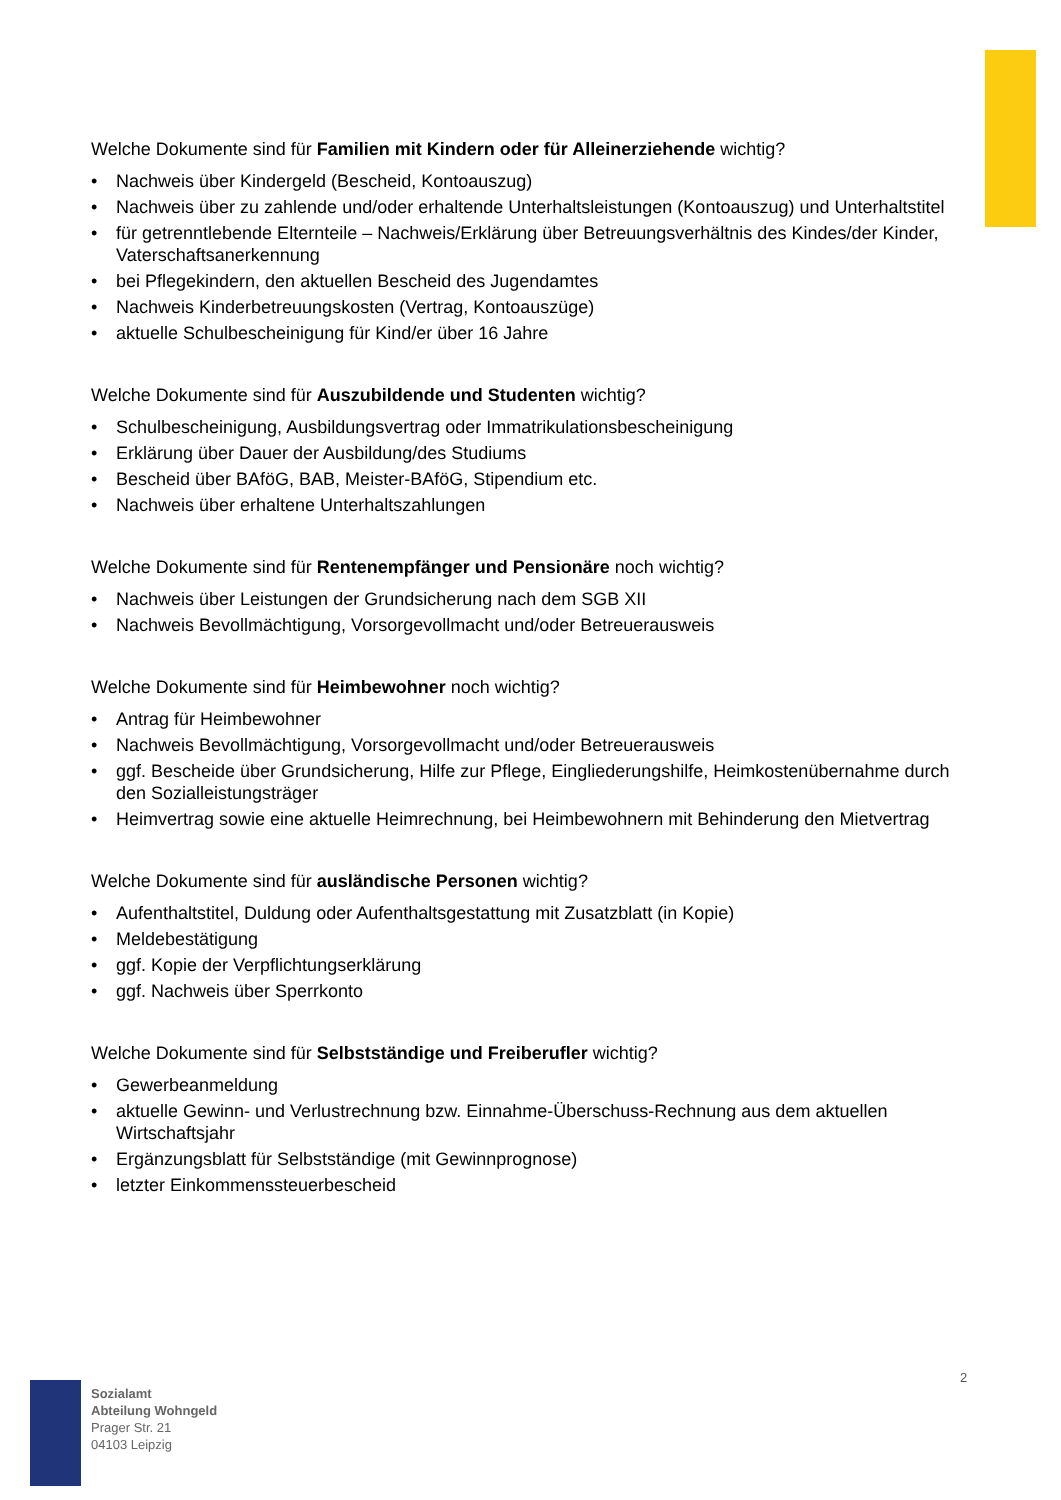Welche Dokumente sind für Familien mit Kindern oder für Alleinerziehende wichtig?
• Nachweis über Kindergeld (Bescheid, Kontoauszug)
• Nachweis über zu zahlende und/oder erhaltende Unterhaltsleistungen (Kontoauszug) und Unterhaltstitel
• für getrenntlebende Elternteile – Nachweis/Erklärung über Betreuungsverhältnis des Kindes/der Kinder, Vaterschaftsanerkennung
• bei Pflegekindern, den aktuellen Bescheid des Jugendamtes
• Nachweis Kinderbetreuungskosten (Vertrag, Kontoauszüge)
• aktuelle Schulbescheinigung für Kind/er über 16 Jahre
Welche Dokumente sind für Auszubildende und Studenten wichtig?
• Schulbescheinigung, Ausbildungsvertrag oder Immatrikulationsbescheinigung
• Erklärung über Dauer der Ausbildung/des Studiums
• Bescheid über BAföG, BAB, Meister-BAföG, Stipendium etc.
• Nachweis über erhaltene Unterhaltszahlungen
Welche Dokumente sind für Rentenempfänger und Pensionäre noch wichtig?
• Nachweis über Leistungen der Grundsicherung nach dem SGB XII
• Nachweis Bevollmächtigung, Vorsorgevollmacht und/oder Betreuerausweis
Welche Dokumente sind für Heimbewohner noch wichtig?
• Antrag für Heimbewohner
• Nachweis Bevollmächtigung, Vorsorgevollmacht und/oder Betreuerausweis
• ggf. Bescheide über Grundsicherung, Hilfe zur Pflege, Eingliederungshilfe, Heimkostenübernahme durch den Sozialleistungsträger
• Heimvertrag sowie eine aktuelle Heimrechnung, bei Heimbewohnern mit Behinderung den Mietvertrag
Welche Dokumente sind für ausländische Personen wichtig?
• Aufenthaltstitel, Duldung oder Aufenthaltsgestattung mit Zusatzblatt (in Kopie)
• Meldebestätigung
• ggf. Kopie der Verpflichtungserklärung
• ggf. Nachweis über Sperrkonto
Welche Dokumente sind für Selbstständige und Freiberufler wichtig?
• Gewerbeanmeldung
• aktuelle Gewinn- und Verlustrechnung bzw. Einnahme-Überschuss-Rechnung aus dem aktuellen Wirtschaftsjahr
• Ergänzungsblatt für Selbstständige (mit Gewinnprognose)
• letzter Einkommenssteuerbescheid
2
Sozialamt
Abteilung Wohngeld
Prager Str. 21
04103 Leipzig